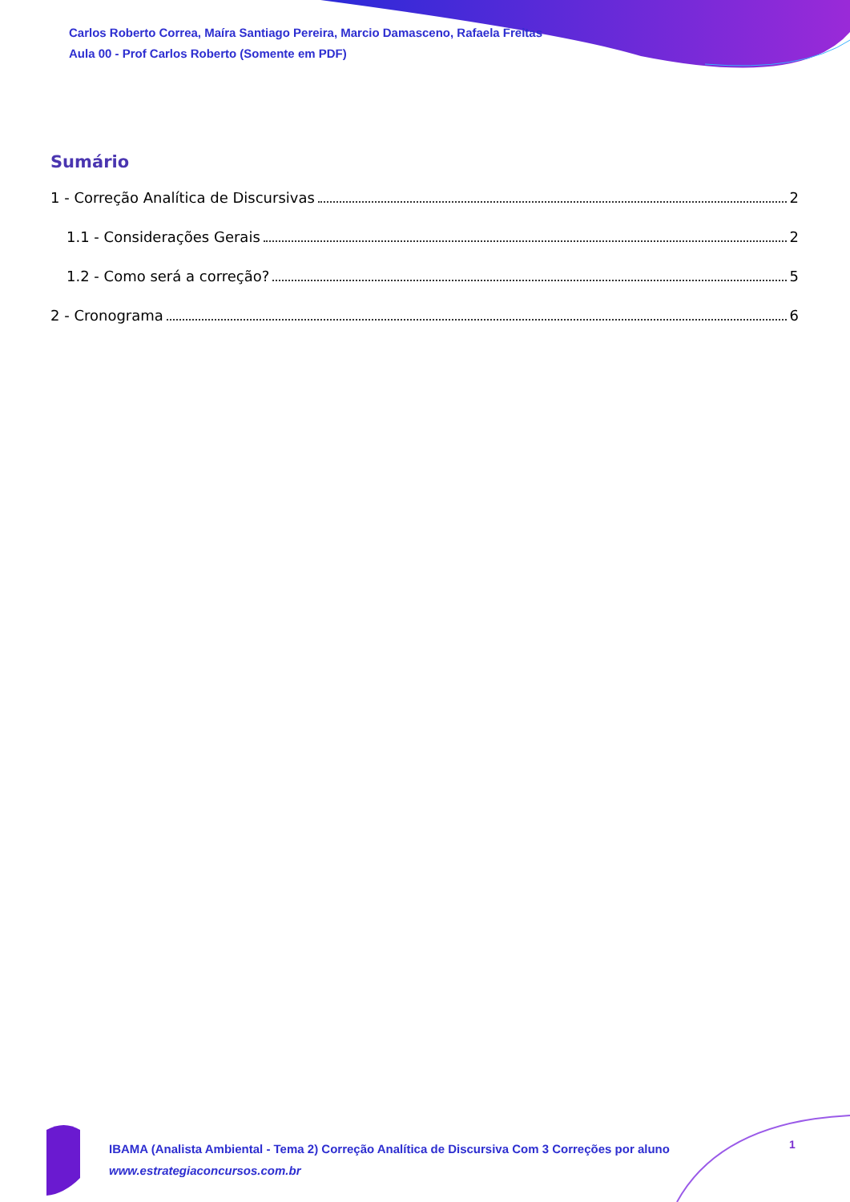Carlos Roberto Correa, Maíra Santiago Pereira, Marcio Damasceno, Rafaela Freitas
Aula 00 - Prof Carlos Roberto (Somente em PDF)
Sumário
1 - Correção Analítica de Discursivas 2
1.1 - Considerações Gerais 2
1.2 - Como será a correção? 5
2 - Cronograma 6
IBAMA (Analista Ambiental - Tema 2) Correção Analítica de Discursiva Com 3 Correções por aluno
www.estrategiaconcursos.com.br
1